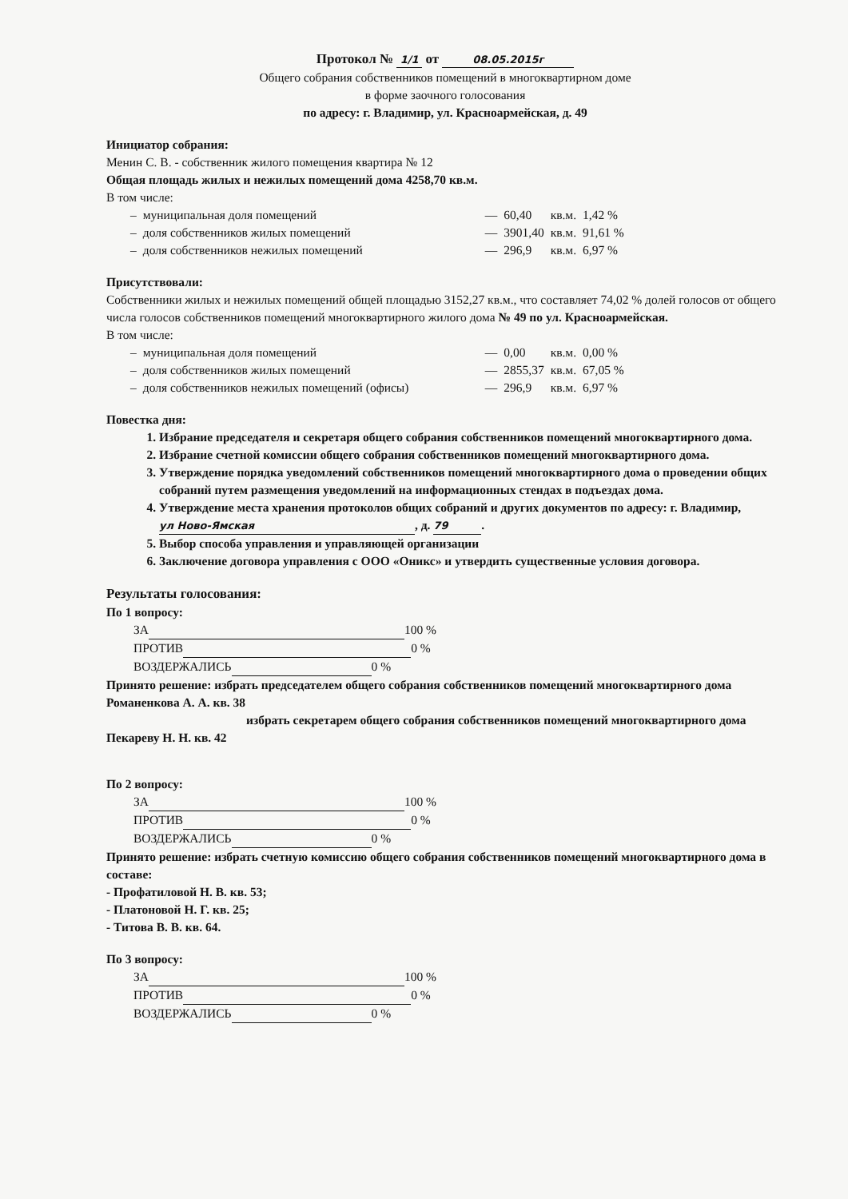Протокол № 1/1 от 08.05.2015г
Общего собрания собственников помещений в многоквартирном доме
в форме заочного голосования
по адресу: г. Владимир, ул. Красноармейская, д. 49
Инициатор собрания:
Менин С. В. - собственник жилого помещения квартира № 12
Общая площадь жилых и нежилых помещений дома 4258,70 кв.м.
В том числе:
| – | муниципальная доля помещений | — | 60,40 | кв.м. | 1,42 % |
| – | доля собственников жилых помещений | — | 3901,40 | кв.м. | 91,61 % |
| – | доля собственников нежилых помещений | — | 296,9 | кв.м. | 6,97 % |
Присутствовали:
Собственники жилых и нежилых помещений общей площадью 3152,27 кв.м., что составляет 74,02 % долей голосов от общего числа голосов собственников помещений многоквартирного жилого дома № 49 по ул. Красноармейская.
В том числе:
| – | муниципальная доля помещений | — | 0,00 | кв.м. | 0,00 % |
| – | доля собственников жилых помещений | — | 2855,37 | кв.м. | 67,05 % |
| – | доля собственников нежилых помещений (офисы) | — | 296,9 | кв.м. | 6,97 % |
Повестка дня:
1. Избрание председателя и секретаря общего собрания собственников помещений многоквартирного дома.
2. Избрание счетной комиссии общего собрания собственников помещений многоквартирного дома.
3. Утверждение порядка уведомлений собственников помещений многоквартирного дома о проведении общих собраний путем размещения уведомлений на информационных стендах в подъездах дома.
4. Утверждение места хранения протоколов общих собраний и других документов по адресу: г. Владимир, ул Ново-Ямская, д. 79.
5. Выбор способа управления и управляющей организации
6. Заключение договора управления с ООО «Оникс» и утвердить существенные условия договора.
Результаты голосования:
По 1 вопросу:
ЗА 100 %
ПРОТИВ 0 %
ВОЗДЕРЖАЛИСЬ 0 %
Принято решение: избрать председателем общего собрания собственников помещений многоквартирного дома Романенкова А. А. кв. 38
избрать секретарем общего собрания собственников помещений многоквартирного дома Пекареву Н. Н. кв. 42
По 2 вопросу:
ЗА 100 %
ПРОТИВ 0 %
ВОЗДЕРЖАЛИСЬ 0 %
Принято решение: избрать счетную комиссию общего собрания собственников помещений многоквартирного дома в составе:
- Профатиловой Н. В. кв. 53;
- Платоновой Н. Г. кв. 25;
- Титова В. В. кв. 64.
По 3 вопросу:
ЗА 100 %
ПРОТИВ 0 %
ВОЗДЕРЖАЛИСЬ 0 %